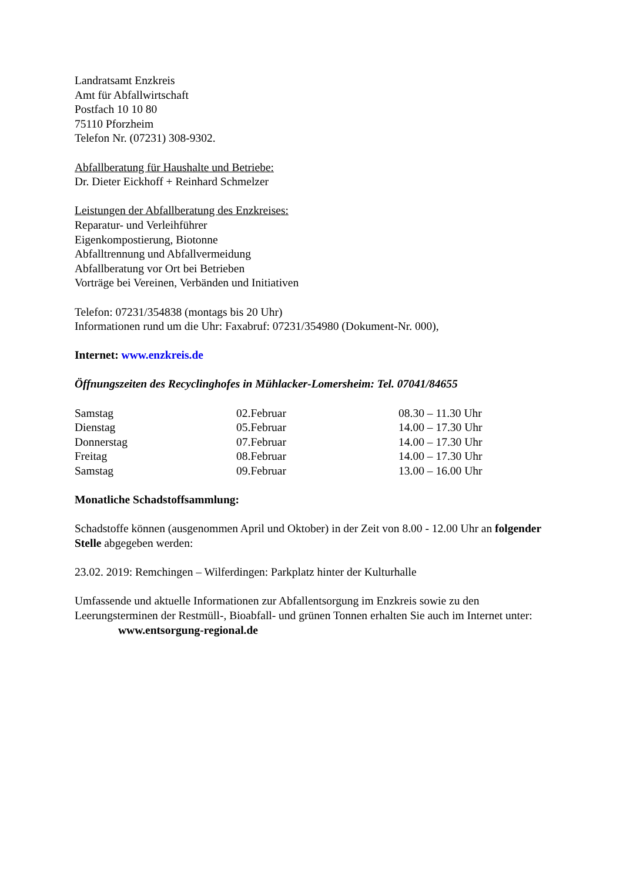Landratsamt Enzkreis
Amt für Abfallwirtschaft
Postfach 10 10 80
75110 Pforzheim
Telefon Nr. (07231) 308-9302.
Abfallberatung für Haushalte und Betriebe:
Dr. Dieter Eickhoff + Reinhard Schmelzer
Leistungen der Abfallberatung des Enzkreises:
Reparatur- und Verleihführer
Eigenkompostierung, Biotonne
Abfalltrennung und Abfallvermeidung
Abfallberatung vor Ort bei Betrieben
Vorträge bei Vereinen, Verbänden und Initiativen
Telefon: 07231/354838 (montags bis 20 Uhr)
Informationen rund um die Uhr: Faxabruf: 07231/354980 (Dokument-Nr. 000),
Internet: www.enzkreis.de
Öffnungszeiten des Recyclinghofes in Mühlacker-Lomersheim: Tel. 07041/84655
| Samstag | 02.Februar | 08.30 – 11.30 Uhr |
| Dienstag | 05.Februar | 14.00 – 17.30 Uhr |
| Donnerstag | 07.Februar | 14.00 – 17.30 Uhr |
| Freitag | 08.Februar | 14.00 – 17.30 Uhr |
| Samstag | 09.Februar | 13.00 – 16.00 Uhr |
Monatliche Schadstoffsammlung:
Schadstoffe können (ausgenommen April und Oktober) in der Zeit von 8.00 - 12.00 Uhr an folgender Stelle abgegeben werden:
23.02. 2019: Remchingen – Wilferdingen: Parkplatz hinter der Kulturhalle
Umfassende und aktuelle Informationen zur Abfallentsorgung im Enzkreis sowie zu den Leerungsterminen der Restmüll-, Bioabfall- und grünen Tonnen erhalten Sie auch im Internet unter: www.entsorgung-regional.de